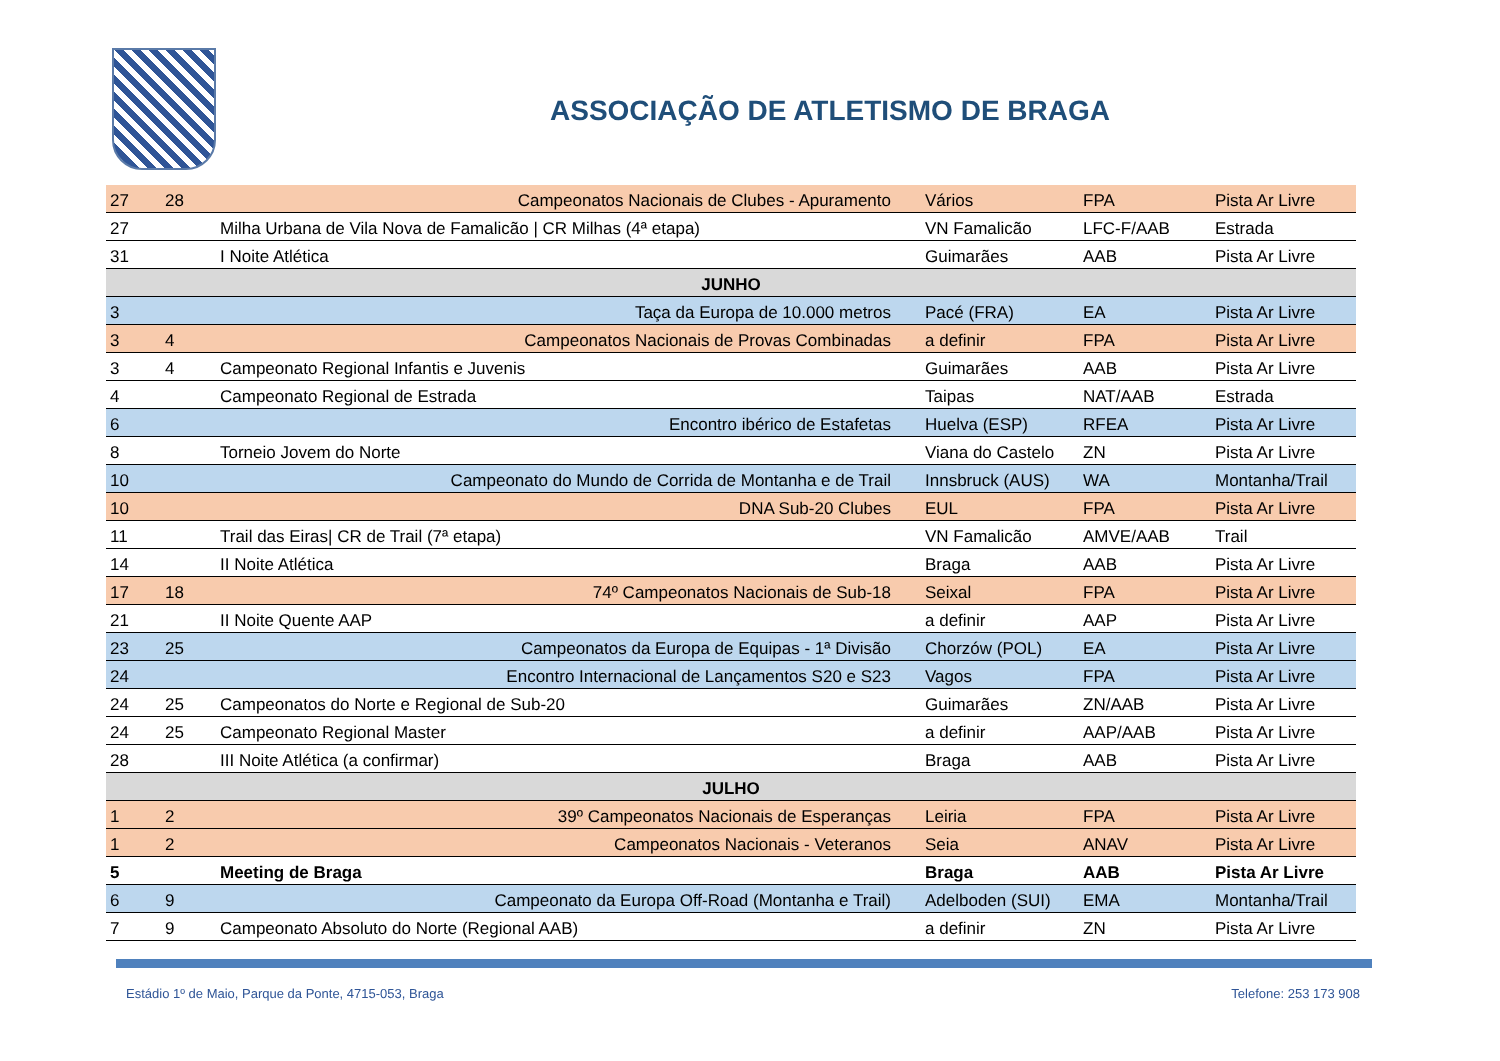ASSOCIAÇÃO DE ATLETISMO DE BRAGA
| 27 | 28 | Campeonatos Nacionais de Clubes - Apuramento | Vários | FPA | Pista Ar Livre |
| 27 | | Milha Urbana de Vila Nova de Famalicão / CR Milhas (4ª etapa) | VN Famalicão | LFC-F/AAB | Estrada |
| 31 | | I Noite Atlética | Guimarães | AAB | Pista Ar Livre |
| JUNHO | | | | | |
| 3 | | Taça da Europa de 10.000 metros | Pacé (FRA) | EA | Pista Ar Livre |
| 3 | 4 | Campeonatos Nacionais de Provas Combinadas | a definir | FPA | Pista Ar Livre |
| 3 | 4 | Campeonato Regional Infantis e Juvenis | Guimarães | AAB | Pista Ar Livre |
| 4 | | Campeonato Regional de Estrada | Taipas | NAT/AAB | Estrada |
| 6 | | Encontro ibérico de Estafetas | Huelva (ESP) | RFEA | Pista Ar Livre |
| 8 | | Torneio Jovem do Norte | Viana do Castelo | ZN | Pista Ar Livre |
| 10 | | Campeonato do Mundo de Corrida de Montanha e de Trail | Innsbruck (AUS) | WA | Montanha/Trail |
| 10 | | DNA Sub-20 Clubes | EUL | FPA | Pista Ar Livre |
| 11 | | Trail das Eiras/ CR de Trail (7ª etapa) | VN Famalicão | AMVE/AAB | Trail |
| 14 | | II Noite Atlética | Braga | AAB | Pista Ar Livre |
| 17 | 18 | 74º Campeonatos Nacionais de Sub-18 | Seixal | FPA | Pista Ar Livre |
| 21 | | II Noite Quente AAP | a definir | AAP | Pista Ar Livre |
| 23 | 25 | Campeonatos da Europa de Equipas - 1ª Divisão | Chorzów (POL) | EA | Pista Ar Livre |
| 24 | | Encontro Internacional de Lançamentos S20 e S23 | Vagos | FPA | Pista Ar Livre |
| 24 | 25 | Campeonatos do Norte e Regional de Sub-20 | Guimarães | ZN/AAB | Pista Ar Livre |
| 24 | 25 | Campeonato Regional Master | a definir | AAP/AAB | Pista Ar Livre |
| 28 | | III Noite Atlética (a confirmar) | Braga | AAB | Pista Ar Livre |
| JULHO | | | | | |
| 1 | 2 | 39º Campeonatos Nacionais de Esperanças | Leiria | FPA | Pista Ar Livre |
| 1 | 2 | Campeonatos Nacionais - Veteranos | Seia | ANAV | Pista Ar Livre |
| 5 | | Meeting de Braga | Braga | AAB | Pista Ar Livre |
| 6 | 9 | Campeonato da Europa Off-Road (Montanha e Trail) | Adelboden (SUI) | EMA | Montanha/Trail |
| 7 | 9 | Campeonato Absoluto do Norte (Regional AAB) | a definir | ZN | Pista Ar Livre |
Estádio 1º de Maio, Parque da Ponte, 4715-053, Braga Telefone: 253 173 908